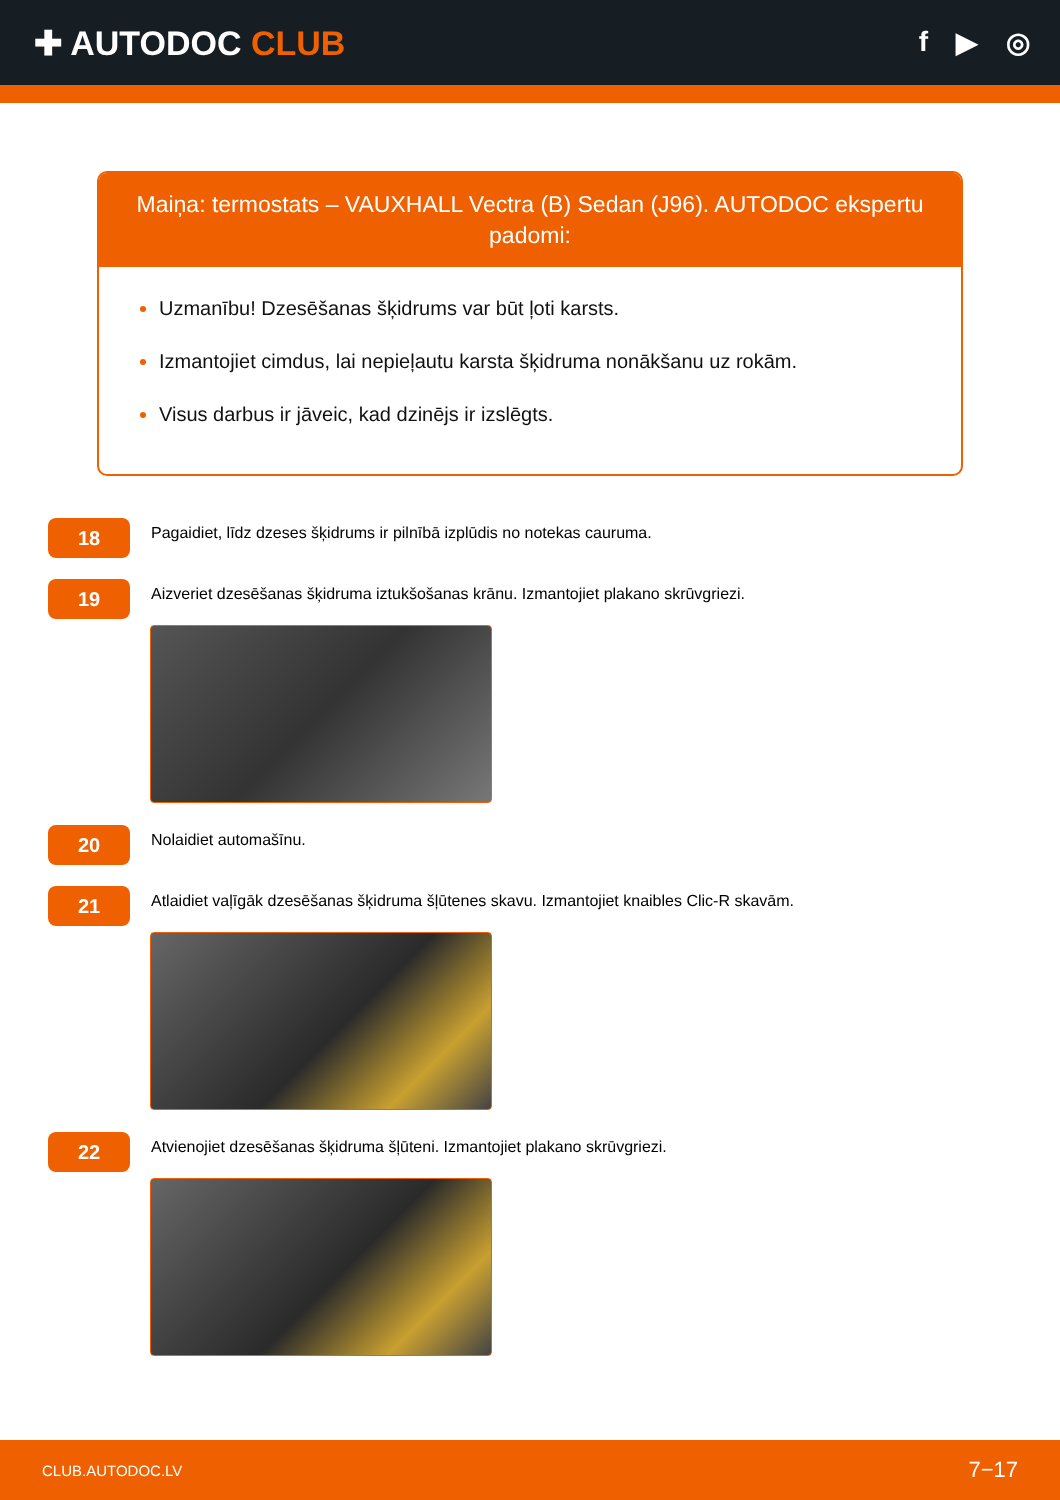✚ AUTODOC CLUB
f ▶ ◎
Maiņa: termostats – VAUXHALL Vectra (B) Sedan (J96). AUTODOC ekspertu padomi:
Uzmanību! Dzesēšanas šķidrums var būt ļoti karsts.
Izmantojiet cimdus, lai nepieļautu karsta šķidruma nonākšanu uz rokām.
Visus darbus ir jāveic, kad dzinējs ir izslēgts.
18
Pagaidiet, līdz dzeses šķidrums ir pilnībā izplūdis no notekas cauruma.
19
Aizveriet dzesēšanas šķidruma iztukšošanas krānu. Izmantojiet plakano skrūvgriezi.
20
Nolaidiet automašīnu.
21
Atlaidiet vaļīgāk dzesēšanas šķidruma šļūtenes skavu. Izmantojiet knaibles Clic-R skavām.
22
Atvienojiet dzesēšanas šķidruma šļūteni. Izmantojiet plakano skrūvgriezi.
CLUB.AUTODOC.LV 7−17